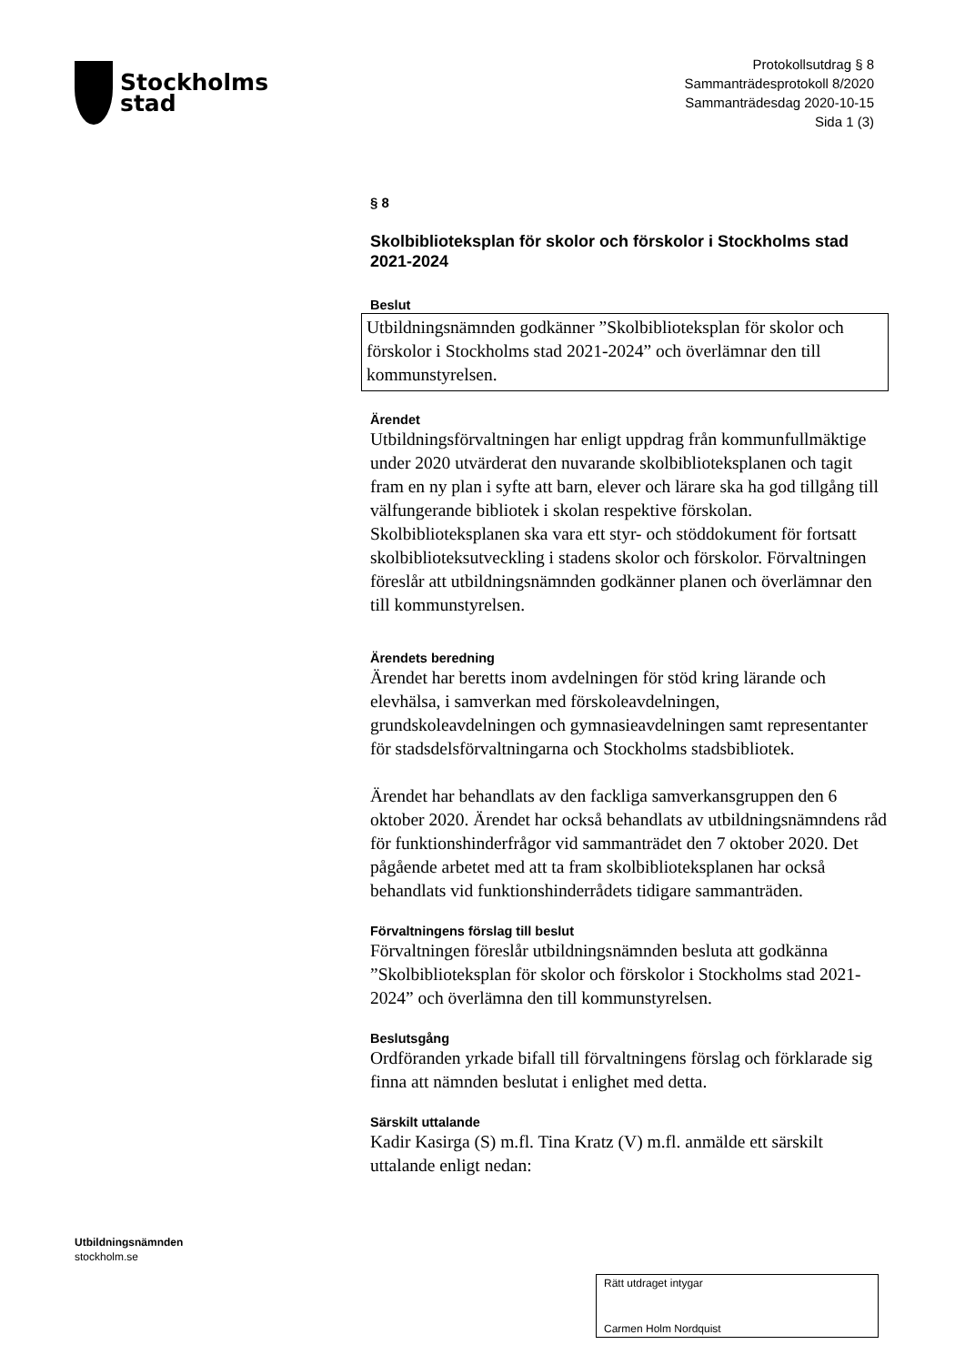Stockholms
stad
Protokollsutdrag § 8
Sammanträdesprotokoll 8/2020
Sammanträdesdag 2020-10-15
Sida 1 (3)
§ 8
Skolbiblioteksplan för skolor och förskolor i Stockholms stad 2021-2024
Beslut
Utbildningsnämnden godkänner ”Skolbiblioteksplan för skolor och förskolor i Stockholms stad 2021-2024” och överlämnar den till kommunstyrelsen.
Ärendet
Utbildningsförvaltningen har enligt uppdrag från kommunfullmäktige under 2020 utvärderat den nuvarande skolbiblioteksplanen och tagit fram en ny plan i syfte att barn, elever och lärare ska ha god tillgång till välfungerande bibliotek i skolan respektive förskolan. Skolbiblioteksplanen ska vara ett styr- och stöddokument för fortsatt skolbiblioteksutveckling i stadens skolor och förskolor. Förvaltningen föreslår att utbildningsnämnden godkänner planen och överlämnar den till kommunstyrelsen.
Ärendets beredning
Ärendet har beretts inom avdelningen för stöd kring lärande och elevhälsa, i samverkan med förskoleavdelningen, grundskoleavdelningen och gymnasieavdelningen samt representanter för stadsdelsförvaltningarna och Stockholms stadsbibliotek.
Ärendet har behandlats av den fackliga samverkansgruppen den 6 oktober 2020. Ärendet har också behandlats av utbildningsnämndens råd för funktionshinderfrågor vid sammanträdet den 7 oktober 2020. Det pågående arbetet med att ta fram skolbiblioteksplanen har också behandlats vid funktionshinderrådets tidigare sammanträden.
Förvaltningens förslag till beslut
Förvaltningen föreslår utbildningsnämnden besluta att godkänna ”Skolbiblioteksplan för skolor och förskolor i Stockholms stad 2021-2024” och överlämna den till kommunstyrelsen.
Beslutsgång
Ordföranden yrkade bifall till förvaltningens förslag och förklarade sig finna att nämnden beslutat i enlighet med detta.
Särskilt uttalande
Kadir Kasirga (S) m.fl. Tina Kratz (V) m.fl. anmälde ett särskilt uttalande enligt nedan:
Utbildningsnämnden
stockholm.se
Rätt utdraget intygar
Carmen Holm Nordquist